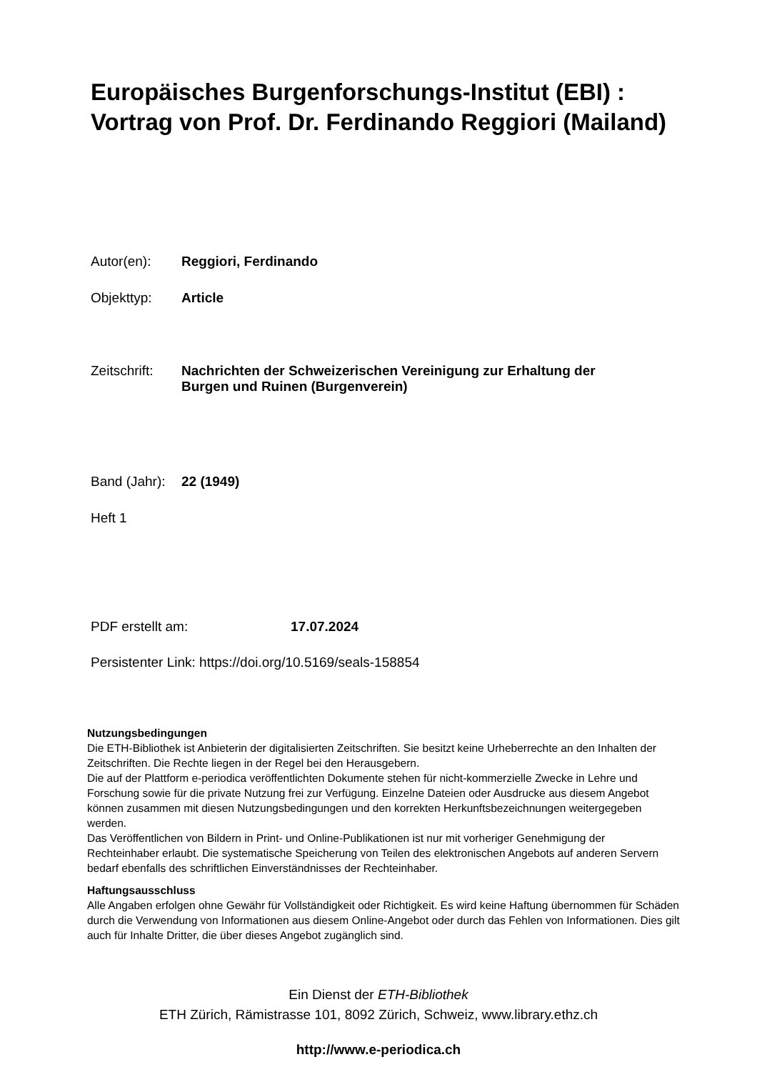Europäisches Burgenforschungs-Institut (EBI) : Vortrag von Prof. Dr. Ferdinando Reggiori (Mailand)
Autor(en): Reggiori, Ferdinando
Objekttyp: Article
Zeitschrift: Nachrichten der Schweizerischen Vereinigung zur Erhaltung der
Burgen und Ruinen (Burgenverein)
Band (Jahr): 22 (1949)
Heft 1
PDF erstellt am: 17.07.2024
Persistenter Link: https://doi.org/10.5169/seals-158854
Nutzungsbedingungen
Die ETH-Bibliothek ist Anbieterin der digitalisierten Zeitschriften. Sie besitzt keine Urheberrechte an den Inhalten der Zeitschriften. Die Rechte liegen in der Regel bei den Herausgebern.
Die auf der Plattform e-periodica veröffentlichten Dokumente stehen für nicht-kommerzielle Zwecke in Lehre und Forschung sowie für die private Nutzung frei zur Verfügung. Einzelne Dateien oder Ausdrucke aus diesem Angebot können zusammen mit diesen Nutzungsbedingungen und den korrekten Herkunftsbezeichnungen weitergegeben werden.
Das Veröffentlichen von Bildern in Print- und Online-Publikationen ist nur mit vorheriger Genehmigung der Rechteinhaber erlaubt. Die systematische Speicherung von Teilen des elektronischen Angebots auf anderen Servern bedarf ebenfalls des schriftlichen Einverständnisses der Rechteinhaber.
Haftungsausschluss
Alle Angaben erfolgen ohne Gewähr für Vollständigkeit oder Richtigkeit. Es wird keine Haftung übernommen für Schäden durch die Verwendung von Informationen aus diesem Online-Angebot oder durch das Fehlen von Informationen. Dies gilt auch für Inhalte Dritter, die über dieses Angebot zugänglich sind.
Ein Dienst der ETH-Bibliothek
ETH Zürich, Rämistrasse 101, 8092 Zürich, Schweiz, www.library.ethz.ch
http://www.e-periodica.ch